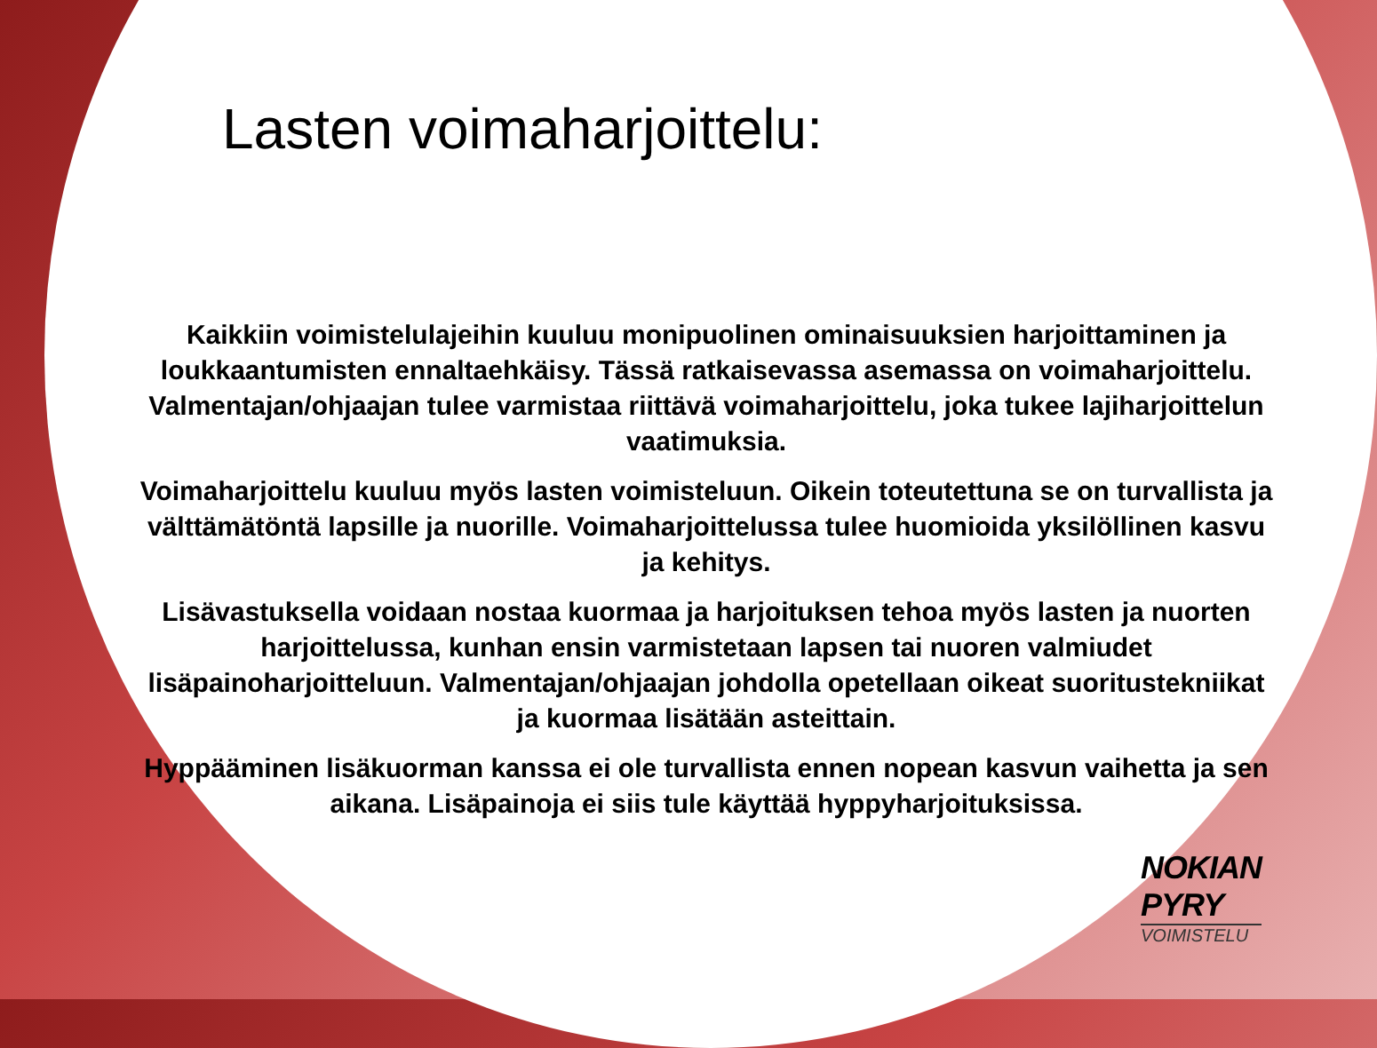Lasten voimaharjoittelu:
Kaikkiin voimistelulajeihin kuuluu monipuolinen ominaisuuksien harjoittaminen ja loukkaantumisten ennaltaehkäisy. Tässä ratkaisevassa asemassa on voimaharjoittelu. Valmentajan/ohjaajan tulee varmistaa riittävä voimaharjoittelu, joka tukee lajiharjoittelun vaatimuksia.
Voimaharjoittelu kuuluu myös lasten voimisteluun. Oikein toteutettuna se on turvallista ja välttämätöntä lapsille ja nuorille. Voimaharjoittelussa tulee huomioida yksilöllinen kasvu ja kehitys.
Lisävastuksella voidaan nostaa kuormaa ja harjoituksen tehoa myös lasten ja nuorten harjoittelussa, kunhan ensin varmistetaan lapsen tai nuoren valmiudet lisäpainoharjoitteluun. Valmentajan/ohjaajan johdolla opetellaan oikeat suoritustekniikat ja kuormaa lisätään asteittain.
Hyppääminen lisäkuorman kanssa ei ole turvallista ennen nopean kasvun vaihetta ja sen aikana. Lisäpainoja ei siis tule käyttää hyppyharjoituksissa.
NOKIAN
PYRY
VOIMISTELU